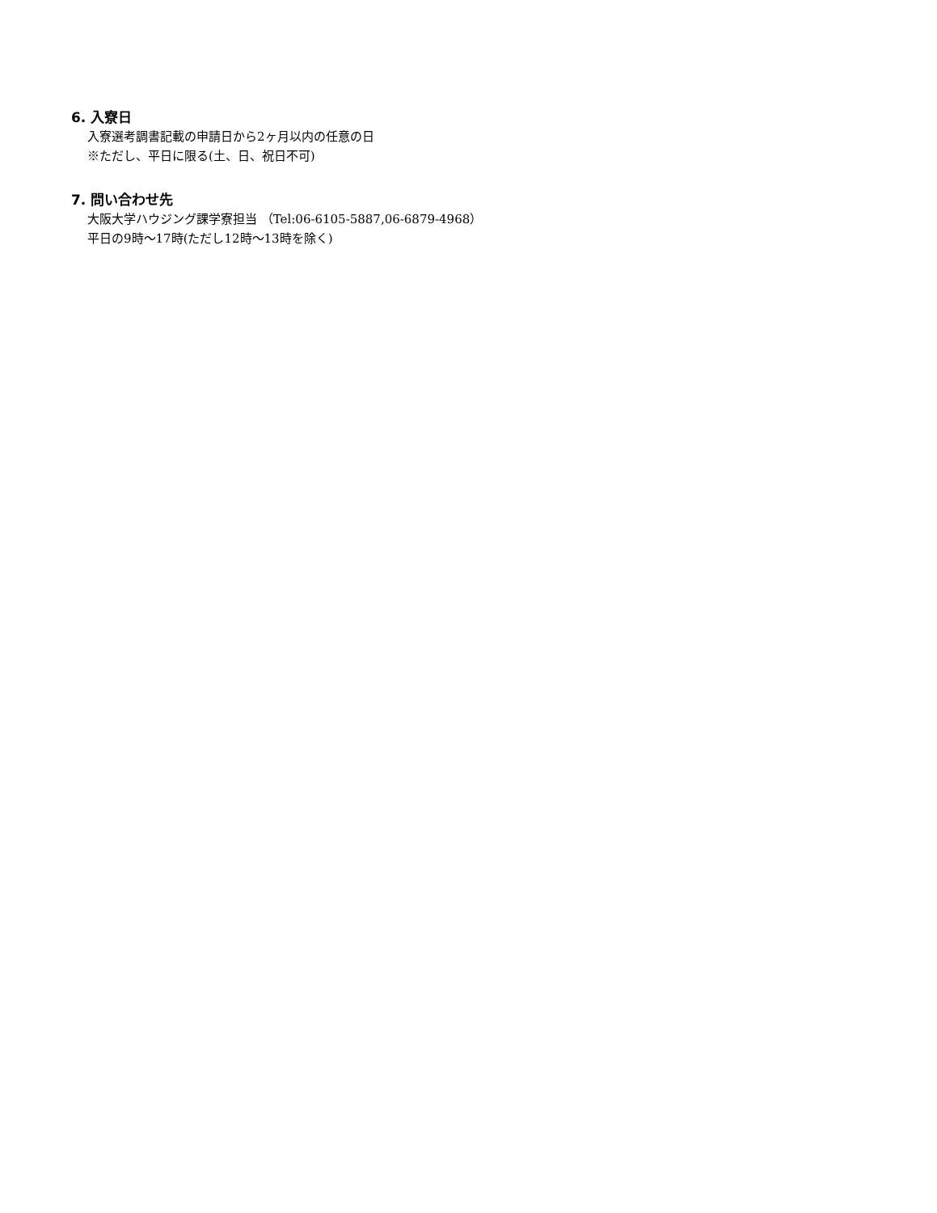6. 入寮日
入寮選考調書記載の申請日から2ヶ月以内の任意の日
※ただし、平日に限る(土、日、祝日不可)
7. 問い合わせ先
大阪大学ハウジング課学寮担当 （Tel:06-6105-5887,06-6879-4968）
平日の9時～17時(ただし12時～13時を除く)